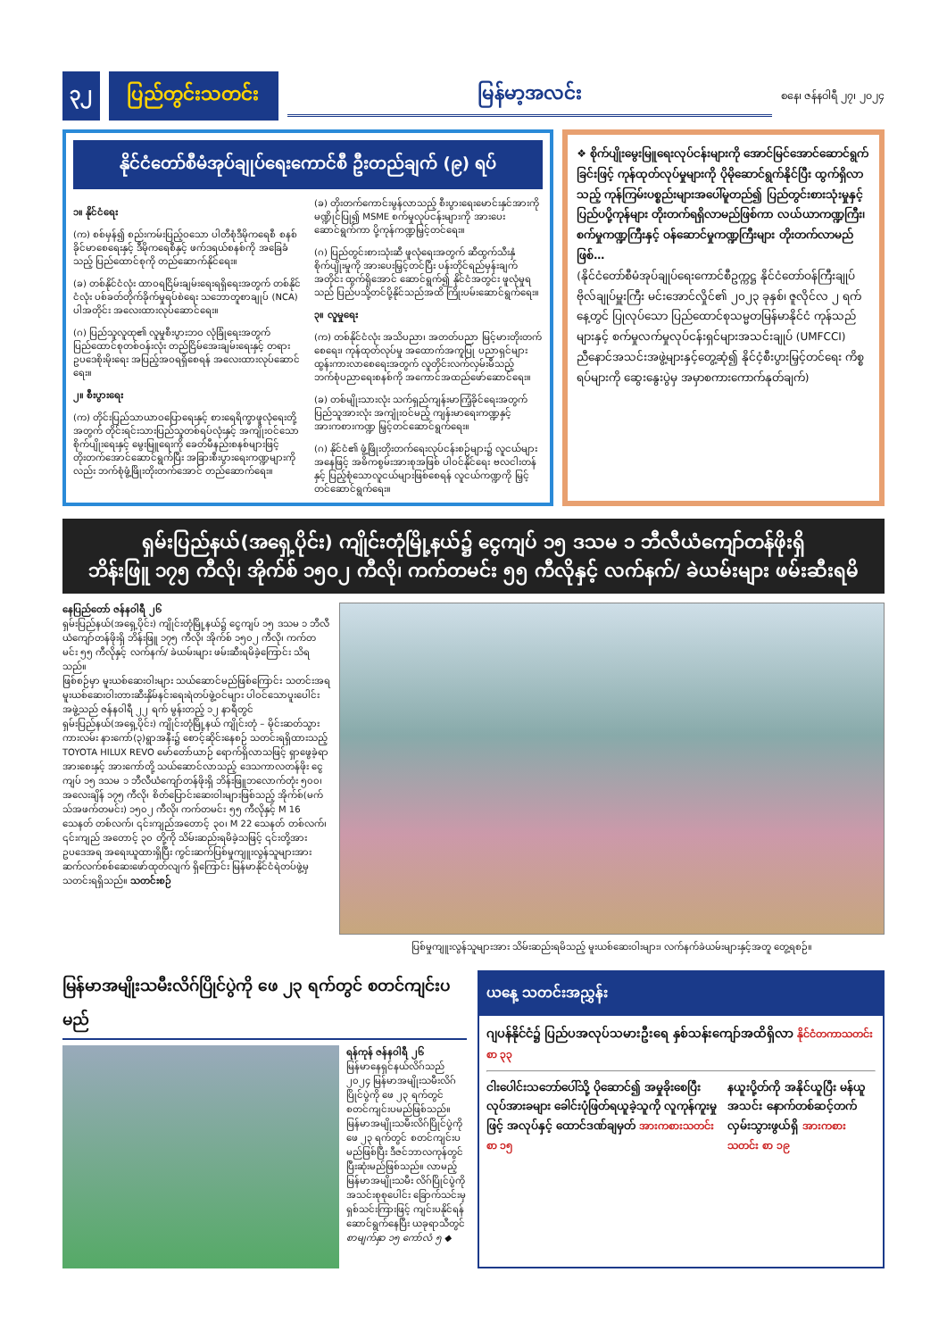၃၂ ပြည်တွင်းသတင်း မြန်မာ့အလင်း စနေ၊ ဇန်နဝါရီ ၂၇၊ ၂၀၂၄
နိုင်ငံတော်စီမံအုပ်ချုပ်ရေးကောင်စီ ဦးတည်ချက် (၉) ရပ်
၁။ နိုင်ငံရေး
(က) စစ်မှန်၍ စည်းကမ်းပြည့်ဝသော ပါတီစုံဒီမိုကရေစီ စနစ်ခိုင်မာစေရေးနှင့် ဒီမိုကရေစီနှင့် ဖက်ဒရယ်စနစ်ကို အခြေခံသည့် ပြည်ထောင်စုကို တည်ဆောက်နိုင်ရေး။
(ခ) တစ်နိုင်ငံလုံး ထာဝရငြိမ်းချမ်းရေးရရှိရေးအတွက် တစ်နိုင်ငံလုံး ပစ်ခတ်တိုက်ခိုက်မှုရပ်စဲရေး သဘောတူစာချုပ် (NCA) ပါအတိုင်း အလေးထားလုပ်ဆောင်ရေး။
(ဂ) ပြည်သူလူထု၏ လူမှုစီးပွားဘဝ လုံခြုံရေးအတွက် ပြည်ထောင်စုတစ်ဝန်းလုံး တည်ငြိမ်အေးချမ်းရေးနှင့် တရားဥပဒေစိုးမိုးရေး အပြည့်အဝရရှိစေရန် အလေးထားလုပ်ဆောင်ရေး။
၂။ စီးပွားရေး
(က) တိုင်းပြည်သာယာဝပြောရေးနှင့် စားရေရိက္ခာဖူလုံရေးတို့အတွက် တိုင်းရင်းသားပြည်သူတစ်ရပ်လုံးနှင့် အကျိုးဝင်သော စိုက်ပျိုးရေးနှင့် မွေးမြူရေးကို ခေတ်မီနည်းစနစ်များဖြင့် တိုးတက်အောင်ဆောင်ရွက်ပြီး အခြားစီးပွားရေးကဏ္ဍများကိုလည်း ဘက်စုံဖွံ့ဖြိုးတိုးတက်အောင် တည်ဆောက်ရေး။
(ခ) တိုးတက်ကောင်းမွန်လာသည့် စီးပွားရေးမောင်းနှင်အားကို မဏ္ဍိုင်ပြု၍ MSME စက်မှုလုပ်ငန်းများကို အားပေးဆောင်ရွက်ကာ ပို့ကုန်ကဏ္ဍမြှင့်တင်ရေး။
(ဂ) ပြည်တွင်းစားသုံးဆီ ဖူလုံရေးအတွက် ဆီထွက်သီးနှံစိုက်ပျိုးမှုကို အားပေးမြှင့်တင်ပြီး ပန်းတိုင်ရည်မှန်းချက်အတိုင်း ထွက်ရှိအောင် ဆောင်ရွက်၍ နိုင်ငံအတွင်း ဖူလုံမှုရသည် ပြည်ပသို့တင်ပို့နိုင်သည်အထိ ကြိုးပမ်းဆောင်ရွက်ရေး။
၃။ လူမှုရေး
(က) တစ်နိုင်ငံလုံး အသိပညာ၊ အတတ်ပညာ မြင့်မားတိုးတက်စေရေး၊ ကုန်ထုတ်လုပ်မှု အထောက်အကူပြု ပညာရှင်များ ထွန်းကားလာစေရေးအတွက် လူတိုင်းလက်လှမ်းမီသည့် ဘက်စုံပညာရေးစနစ်ကို အကောင်အထည်ဖော်ဆောင်ရေး။
(ခ) တစ်မျိုးသားလုံး သက်ရှည်ကျန်းမာကြံ့ခိုင်ရေးအတွက် ပြည်သူအားလုံး အကျုံးဝင်မည့် ကျန်းမာရေးကဏ္ဍနှင့် အားကစားကဏ္ဍ မြှင့်တင်ဆောင်ရွက်ရေး။
(ဂ) နိုင်ငံ၏ ဖွံ့ဖြိုးတိုးတက်ရေးလုပ်ငန်းစဉ်များ၌ လူငယ်များအနေဖြင့် အဓိကစွမ်းအားစုအဖြစ် ပါဝင်နိုင်ရေး ဗလငါးတန်နှင့် ပြည့်စုံသောလူငယ်များဖြစ်စေရန် လူငယ်ကဏ္ဍကို မြှင့်တင်ဆောင်ရွက်ရေး။
❖ စိုက်ပျိုးမွေးမြူရေးလုပ်ငန်းများကို အောင်မြင်အောင်ဆောင်ရွက်ခြင်းဖြင့် ကုန်ထုတ်လုပ်မှုများကို ပိုမိုဆောင်ရွက်နိုင်ပြီး ထွက်ရှိလာသည့် ကုန်ကြမ်းပစ္စည်းများအပေါ်မူတည်၍ ပြည်တွင်းစားသုံးမှုနှင့် ပြည်ပပို့ကုန်များ တိုးတက်ရရှိလာမည်ဖြစ်ကာ လယ်ယာကဏ္ဍကြီး၊ စက်မှုကဏ္ဍကြီးနှင့် ဝန်ဆောင်မှုကဏ္ဍကြီးများ တိုးတက်လာမည်ဖြစ်…
(နိုင်ငံတော်စီမံအုပ်ချုပ်ရေးကောင်စီဥက္ကဋ္ဌ နိုင်ငံတော်ဝန်ကြီးချုပ် ဗိုလ်ချုပ်မှူးကြီး မင်းအောင်လှိုင်၏ ၂၀၂၃ ခုနှစ်၊ ဇူလိုင်လ ၂ ရက်နေ့တွင် ပြုလုပ်သော ပြည်ထောင်စုသမ္မတမြန်မာနိုင်ငံ ကုန်သည်များနှင့် စက်မှုလက်မှုလုပ်ငန်းရှင်များအသင်းချုပ် (UMFCCI) ညီနောင်အသင်းအဖွဲ့များနှင့်တွေ့ဆုံ၍ နိုင်ငံ့စီးပွားမြှင့်တင်ရေး ကိစ္စရပ်များကို ဆွေးနွေးပွဲမှ အမှာစကားကောက်နုတ်ချက်)
ရှမ်းပြည်နယ်(အရှေ့ပိုင်း) ကျိုင်းတုံမြို့နယ်၌ ငွေကျပ် ၁၅ ဒသမ ၁ ဘီလီယံကျော်တန်ဖိုးရှိ
ဘိန်းဖြူ ၁၇၅ ကီလို၊ အိုက်စ် ၁၅၀၂ ကီလို၊ ကက်တမင်း ၅၅ ကီလိုနှင့် လက်နက်/ ခဲယမ်းများ ဖမ်းဆီးရမိ
နေပြည်တော် ဇန်နဝါရီ ၂၆
ရှမ်းပြည်နယ်(အရှေ့ပိုင်း) ကျိုင်းတုံမြို့နယ်၌ ငွေကျပ် ၁၅ ဒသမ ၁ ဘီလီယံကျော်တန်ဖိုးရှိ ဘိန်းဖြူ ၁၇၅ ကီလို၊ အိုက်စ် ၁၅၀၂ ကီလို၊ ကက်တမင်း ၅၅ ကီလိုနှင့် လက်နက်/ ခဲယမ်းများ ဖမ်းဆီးရမိခဲ့ကြောင်း သိရသည်။
ဖြစ်စဉ်မှာ မူးယစ်ဆေးဝါးများ သယ်ဆောင်မည်ဖြစ်ကြောင်း သတင်းအရ မူးယစ်ဆေးဝါးတားဆီးနှိမ်နင်းရေးရဲတပ်ဖွဲ့ဝင်များ ပါဝင်သောပူးပေါင်းအဖွဲ့သည် ဇန်နဝါရီ ၂၂ ရက် မွန်းတည့် ၁၂ နာရီတွင် ရှမ်းပြည်နယ်(အရှေ့ပိုင်း) ကျိုင်းတုံမြို့နယ် ကျိုင်းတုံ – မိုင်းဆတ်သွားကားလမ်း နားကော်(၃)ရွာအနီး၌ စောင့်ဆိုင်းနေစဉ် သတင်းရရှိထားသည့် TOYOTA HILUX REVO မော်တော်ယာဉ် ရောက်ရှိလာသဖြင့် ရှာဖွေခဲ့ရာ အားစေးနှင့် အားကော်တို့ သယ်ဆောင်လာသည့် ဒေသကာလတန်ဖိုး ငွေကျပ် ၁၅ ဒသမ ၁ ဘီလီယံကျော်တန်ဖိုးရှိ ဘိန်းဖြူဘလောက်တုံး ၅၀၀၊ အလေးချိန် ၁၇၅ ကီလို၊ စိတ်ပြောင်းဆေးဝါးများဖြစ်သည့် အိုက်စ်(မက်သ်အဖက်တမင်း) ၁၅၀၂ ကီလို၊ ကက်တမင်း ၅၅ ကီလိုနှင့် M 16 သေနတ် တစ်လက်၊ ၎င်းကျည်အတောင့် ၃၀၊ M 22 သေနတ် တစ်လက်၊ ၎င်းကျည် အတောင့် ၃၀ တို့ကို သိမ်းဆည်းရမိခဲ့သဖြင့် ၎င်းတို့အား ဥပဒေအရ အရေးယူထားရှိပြီး ကွင်းဆက်ပြစ်မှုကျူးလွန်သူများအား ဆက်လက်စစ်ဆေးဖော်ထုတ်လျက် ရှိကြောင်း မြန်မာနိုင်ငံရဲတပ်ဖွဲ့မှ သတင်းရရှိသည်။ သတင်းစဉ်
ပြစ်မှုကျူးလွန်သူများအား သိမ်းဆည်းရမိသည့် မူးယစ်ဆေးဝါးများ၊ လက်နက်ခဲယမ်းများနှင့်အတူ တွေ့ရစဉ်။
မြန်မာအမျိုးသမီးလိဂ်ပြိုင်ပွဲကို ဖေ ၂၃ ရက်တွင် စတင်ကျင်းပမည်
ရန်ကုန် ဇန်နဝါရီ ၂၆
မြန်မာနေရှင်နယ်လိဂ်သည် ၂၀၂၄ မြန်မာအမျိုးသမီးလိဂ်ပြိုင်ပွဲကို ဖေ ၂၃ ရက်တွင် စတင်ကျင်းပမည်ဖြစ်သည်။
မြန်မာအမျိုးသမီးလိဂ်ပြိုင်ပွဲကို ဖေ ၂၃ ရက်တွင် စတင်ကျင်းပမည်ဖြစ်ပြီး ဒီဇင်ဘာလကုန်တွင် ပြီးဆုံးမည်ဖြစ်သည်။ လာမည့် မြန်မာအမျိုးသမီး လိဂ်ပြိုင်ပွဲကို အသင်းစုစုပေါင်း ခြောက်သင်းမှ ရှစ်သင်းကြားဖြင့် ကျင်းပနိုင်ရန် ဆောင်ရွက်နေပြီး ယခုရာသီတွင်
စာမျက်နှာ ၁၅ ကော်လံ ၅ ◆
ယနေ့ သတင်းအညွှန်း
ဂျပန်နိုင်ငံ၌ ပြည်ပအလုပ်သမားဦးရေ နှစ်သန်းကျော်အထိရှိလာ နိုင်ငံတကာသတင်း စာ ၃၃
ငါးပေါင်းသဘော်ပေါ်သို့ ပိုဆောင်၍ အမှုခိုးစေပြီးလုပ်အားခများ ခေါင်းပုံဖြတ်ရယူခဲ့သူကို လူကုန်ကူးမှုဖြင့် အလုပ်နှင့် ထောင်ဒဏ်ချမှတ် အားကစားသတင်း စာ ၁၅
နယူးပို့တ်ကို အနိုင်ယူပြီး မန်ယူအသင်း နောက်တစ်ဆင့်တက်လှမ်းသွားဖွယ်ရှိ အားကစားသတင်း စာ ၁၉